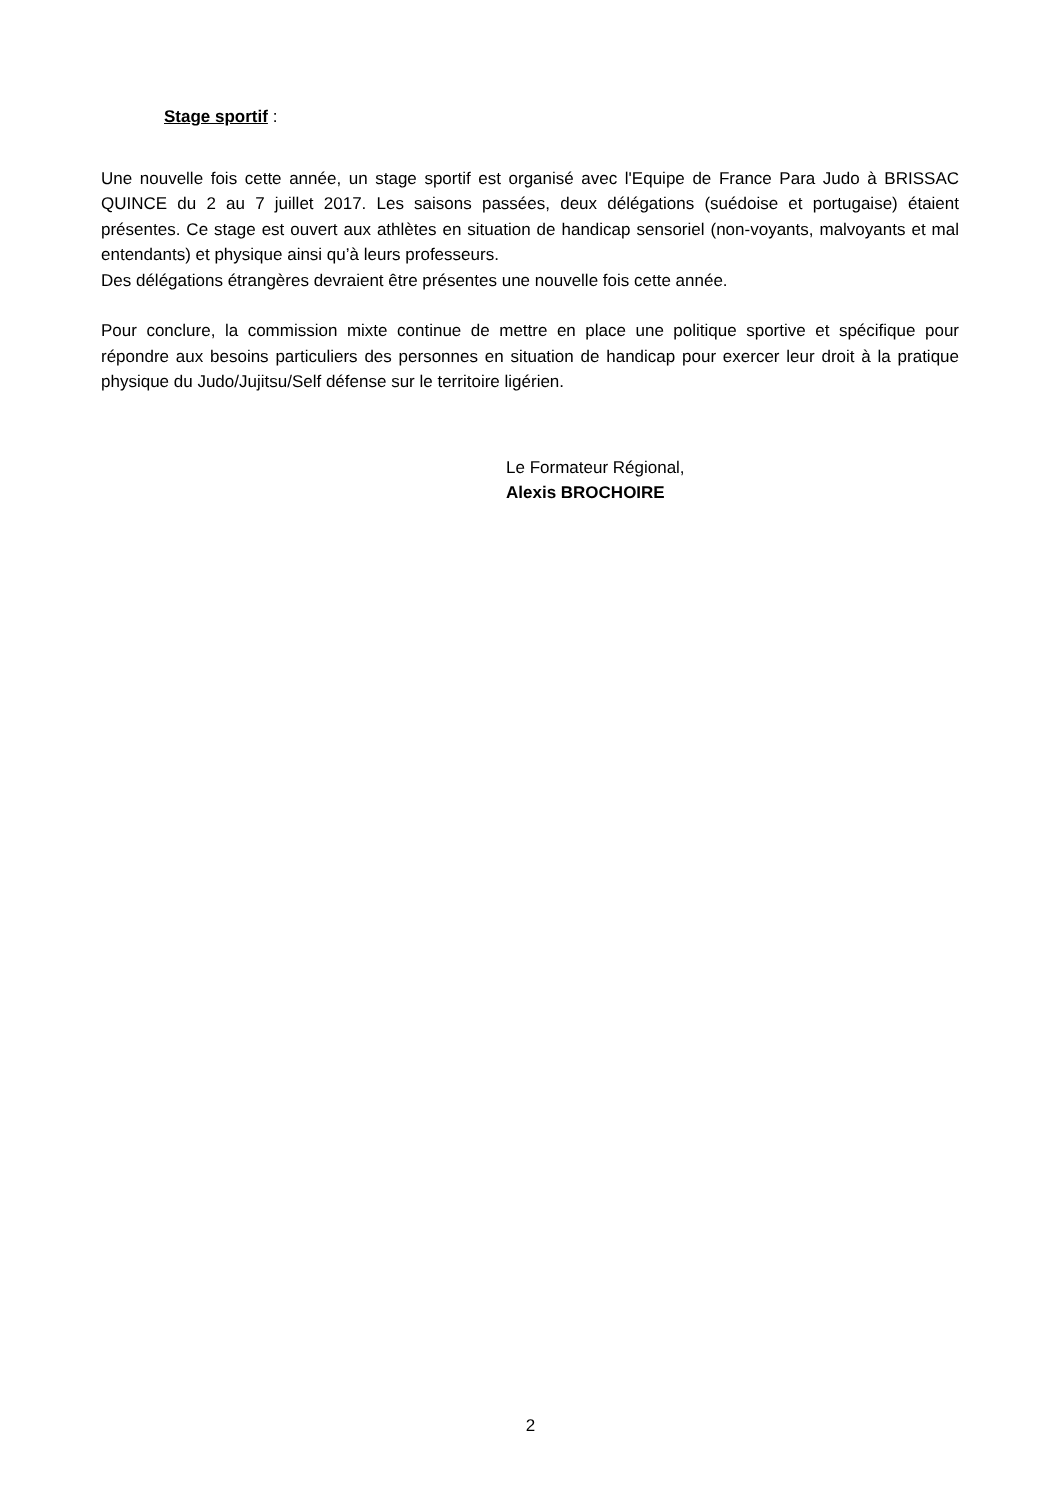Stage sportif :
Une nouvelle fois cette année, un stage sportif est organisé avec l'Equipe de France Para Judo à BRISSAC QUINCE du 2 au 7 juillet 2017. Les saisons passées, deux délégations (suédoise et portugaise) étaient présentes. Ce stage est ouvert aux athlètes en situation de handicap sensoriel (non-voyants, malvoyants et mal entendants) et physique ainsi qu’à leurs professeurs.
Des délégations étrangères devraient être présentes une nouvelle fois cette année.
Pour conclure, la commission mixte continue de mettre en place une politique sportive et spécifique pour répondre aux besoins particuliers des personnes en situation de handicap pour exercer leur droit à la pratique physique du Judo/Jujitsu/Self défense sur le territoire ligérien.
Le Formateur Régional,
Alexis BROCHOIRE
2